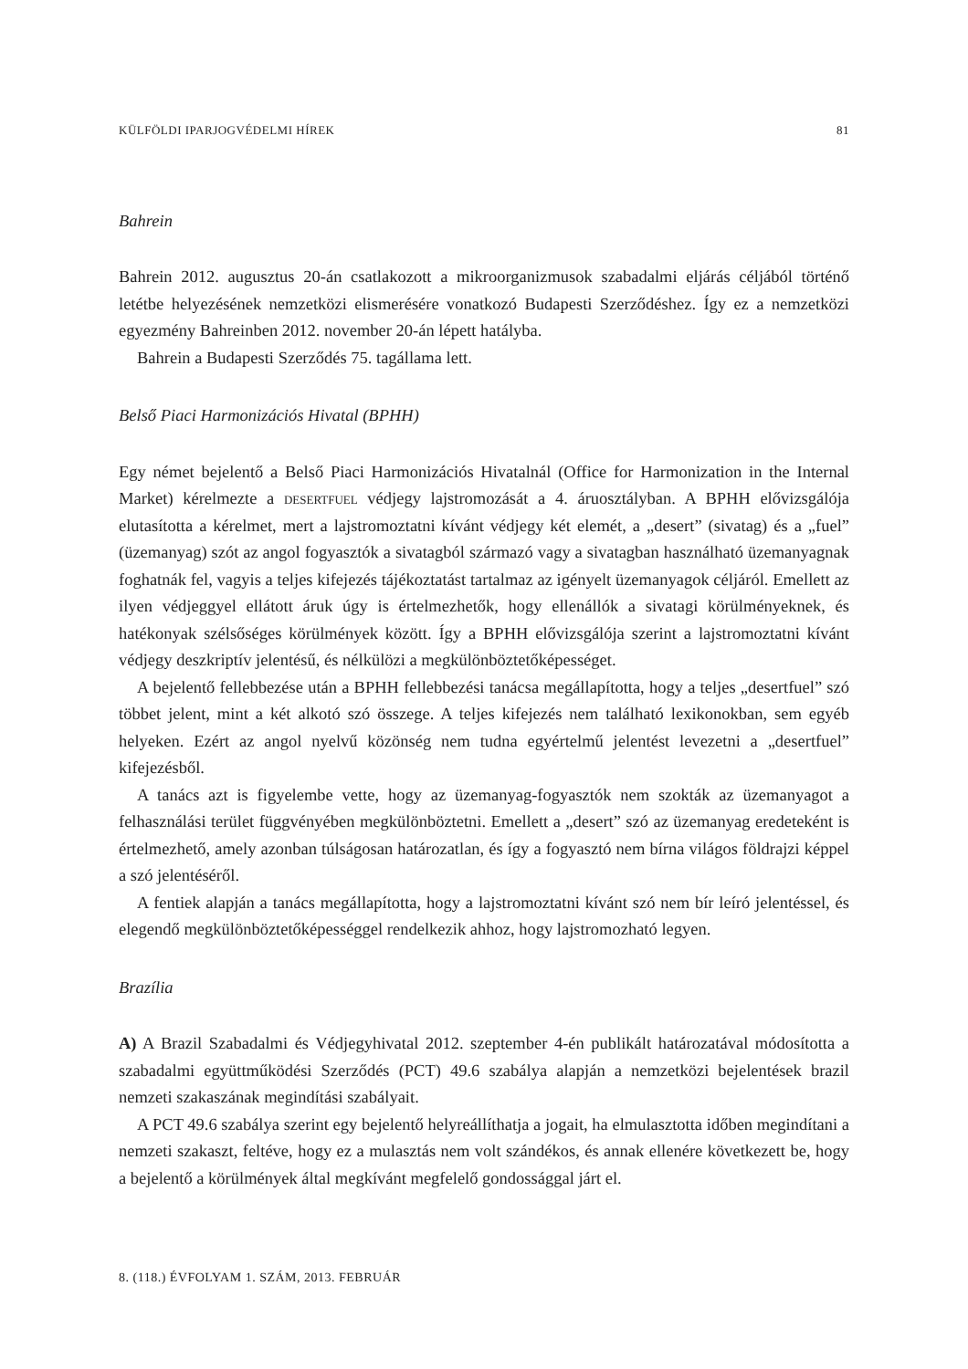KÜLFÖLDI IPARJOGVÉDELMI HÍREK 81
Bahrein
Bahrein 2012. augusztus 20-án csatlakozott a mikroorganizmusok szabadalmi eljárás céljából történő letétbe helyezésének nemzetközi elismerésére vonatkozó Budapesti Szerződéshez. Így ez a nemzetközi egyezmény Bahreinben 2012. november 20-án lépett hatályba.
Bahrein a Budapesti Szerződés 75. tagállama lett.
Belső Piaci Harmonizációs Hivatal (BPHH)
Egy német bejelentő a Belső Piaci Harmonizációs Hivatalnál (Office for Harmonization in the Internal Market) kérelmezte a desertfuel védjegy lajstromozását a 4. áruosztályban. A BPHH elővizsgálója elutasította a kérelmet, mert a lajstromoztatni kívánt védjegy két elemét, a „desert” (sivatag) és a „fuel” (üzemanyag) szót az angol fogyasztók a sivatagból származó vagy a sivatagban használható üzemanyagnak foghatnák fel, vagyis a teljes kifejezés tájékoztatást tartalmaz az igényelt üzemanyagok céljáról. Emellett az ilyen védjeggyel ellátott áruk úgy is értelmezhetők, hogy ellenállók a sivatagi körülményeknek, és hatékonyak szélsőséges körülmények között. Így a BPHH elővizsgálója szerint a lajstromoztatni kívánt védjegy deszkriptív jelentésű, és nélkülözi a megkülönböztetőképességet.
A bejelentő fellebbezése után a BPHH fellebbezési tanácsa megállapította, hogy a teljes „desertfuel” szó többet jelent, mint a két alkotó szó összege. A teljes kifejezés nem található lexikonokban, sem egyéb helyeken. Ezért az angol nyelvű közönség nem tudna egyértelmű jelentést levezetni a „desertfuel” kifejezésből.
A tanács azt is figyelembe vette, hogy az üzemanyag-fogyasztók nem szokták az üzemanyagot a felhasználási terület függvényében megkülönböztetni. Emellett a „desert” szó az üzemanyag eredeteként is értelmezhető, amely azonban túlságosan határozatlan, és így a fogyasztó nem bírna világos földrajzi képpel a szó jelentéséről.
A fentiek alapján a tanács megállapította, hogy a lajstromoztatni kívánt szó nem bír leíró jelentéssel, és elegendő megkülönböztetőképességgel rendelkezik ahhoz, hogy lajstromozható legyen.
Brazília
A) A Brazil Szabadalmi és Védjegyhivatal 2012. szeptember 4-én publikált határozatával módosította a szabadalmi együttműködési Szerződés (PCT) 49.6 szabálya alapján a nemzetközi bejelentések brazil nemzeti szakaszának megindítási szabályait.
A PCT 49.6 szabálya szerint egy bejelentő helyreállíthatja a jogait, ha elmulasztotta időben megindítani a nemzeti szakaszt, feltéve, hogy ez a mulasztás nem volt szándékos, és annak ellenére következett be, hogy a bejelentő a körülmények által megkívánt megfelelő gondossággal járt el.
8. (118.) ÉVFOLYAM 1. SZÁM, 2013. FEBRUÁR